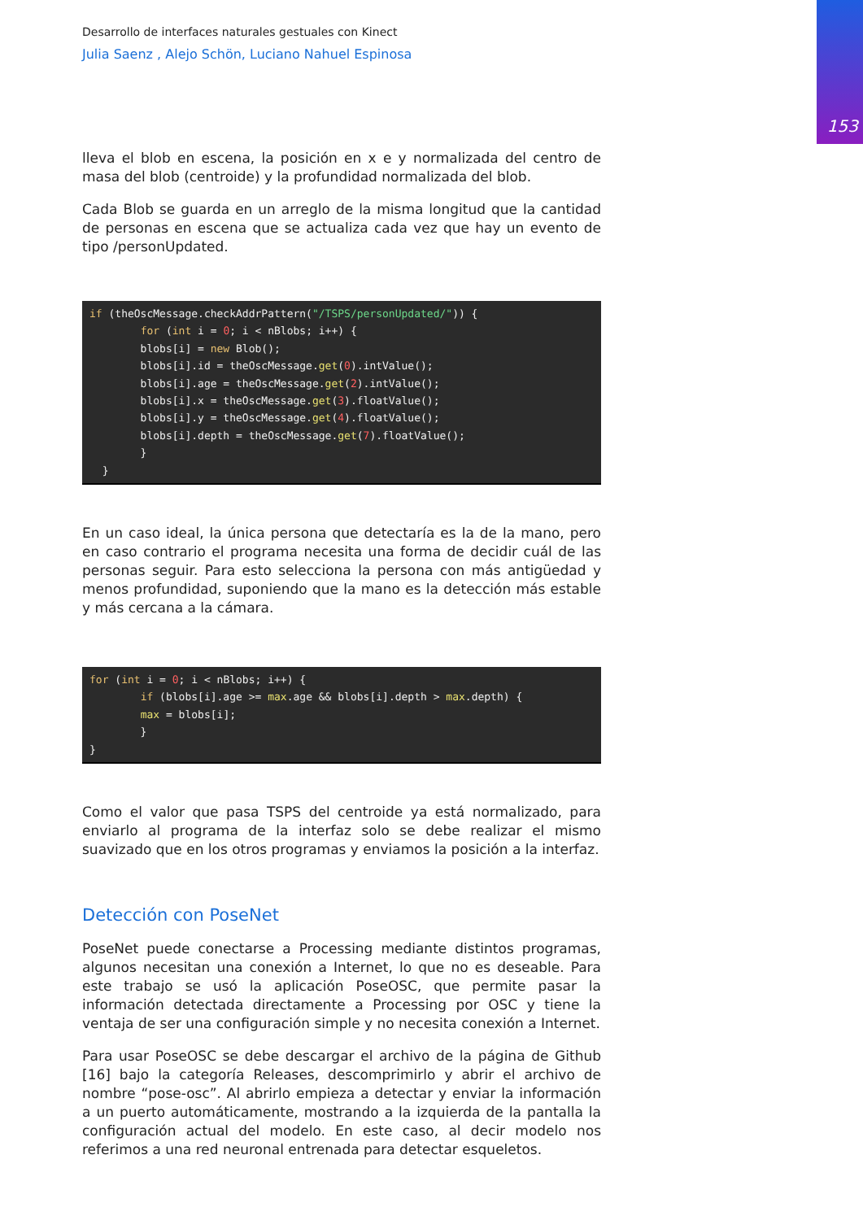153
Desarrollo de interfaces naturales gestuales con Kinect
Julia Saenz , Alejo Schön, Luciano Nahuel Espinosa
lleva el blob en escena, la posición en x e y normalizada del centro de masa del blob (centroide) y la profundidad normalizada del blob.
Cada Blob se guarda en un arreglo de la misma longitud que la cantidad de personas en escena que se actualiza cada vez que hay un evento de tipo /personUpdated.
if (theOscMessage.checkAddrPattern("/TSPS/personUpdated/")) {
        for (int i = 0; i < nBlobs; i++) {
        blobs[i] = new Blob();
        blobs[i].id = theOscMessage.get(0).intValue();
        blobs[i].age = theOscMessage.get(2).intValue();
        blobs[i].x = theOscMessage.get(3).floatValue();
        blobs[i].y = theOscMessage.get(4).floatValue();
        blobs[i].depth = theOscMessage.get(7).floatValue();
        }
  }
En un caso ideal, la única persona que detectaría es la de la mano, pero en caso contrario el programa necesita una forma de decidir cuál de las personas seguir. Para esto selecciona la persona con más antigüedad y menos profundidad, suponiendo que la mano es la detección más estable y más cercana a la cámara.
for (int i = 0; i < nBlobs; i++) {
        if (blobs[i].age >= max.age && blobs[i].depth > max.depth) {
        max = blobs[i];
        }
}
Como el valor que pasa TSPS del centroide ya está normalizado, para enviarlo al programa de la interfaz solo se debe realizar el mismo suavizado que en los otros programas y enviamos la posición a la interfaz.
Detección con PoseNet
PoseNet puede conectarse a Processing mediante distintos programas, algunos necesitan una conexión a Internet, lo que no es deseable. Para este trabajo se usó la aplicación PoseOSC, que permite pasar la información detectada directamente a Processing por OSC y tiene la ventaja de ser una configuración simple y no necesita conexión a Internet.
Para usar PoseOSC se debe descargar el archivo de la página de Github [16] bajo la categoría Releases, descomprimirlo y abrir el archivo de nombre “pose-osc”. Al abrirlo empieza a detectar y enviar la información a un puerto automáticamente, mostrando a la izquierda de la pantalla la configuración actual del modelo. En este caso, al decir modelo nos referimos a una red neuronal entrenada para detectar esqueletos.